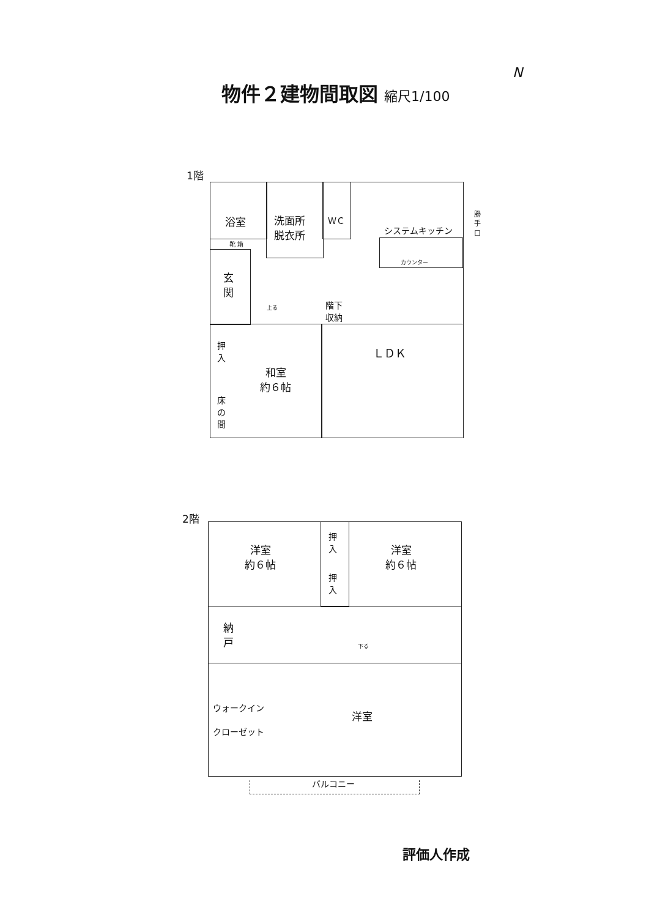物件２建物間取図 縮尺1/100
N
1階
浴室
洗面所
脱衣所
ＷＣ
靴 箱
システムキッチン
カウンター
勝
手
口
玄
関
上る
階下
収納
押
入
床
の
間
和室
約６帖
ＬＤＫ
2階
洋室
約６帖
押
入
押
入
洋室
約６帖
納
戸
下る
ウォークイン
クローゼット
洋室
バルコニー
評価人作成